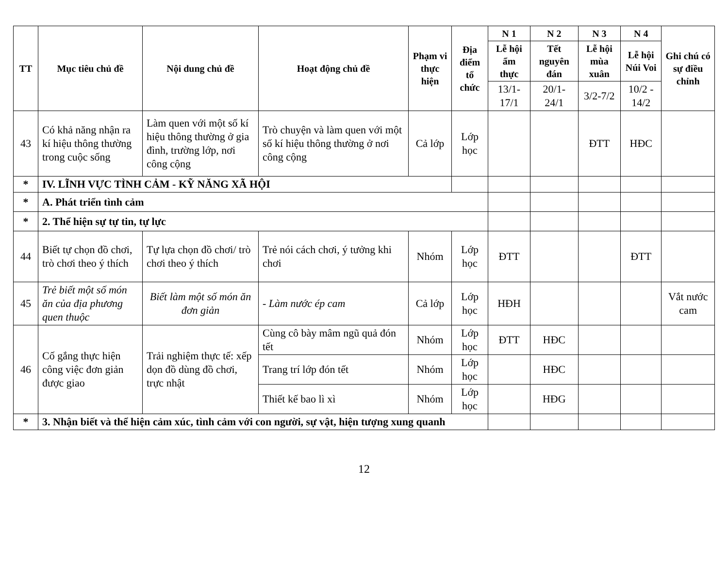| TT | Mục tiêu chủ đề | Nội dung chủ đề | Hoạt động chủ đề | Phạm vi thực hiện | Địa điểm tổ chức | N 1 | N 2 | N 3 | N 4 | Ghi chú có sự điều chỉnh |
| --- | --- | --- | --- | --- | --- | --- | --- | --- | --- | --- |
| | | | | | | Lễ hội ẩm thực | Tết nguyên đán | Lễ hội mùa xuân | Lễ hội Núi Voi | |
| | | | | | | 13/1-17/1 | 20/1-24/1 | 3/2-7/2 | 10/2 - 14/2 | |
| 43 | Có khả năng nhận ra kí hiệu thông thường trong cuộc sống | Làm quen với một số kí hiệu thông thường ở gia đình, trường lớp, nơi công cộng | Trò chuyện và làm quen với một số kí hiệu thông thường ở nơi công cộng | Cả lớp | Lớp học | | | ĐTT | HĐC | |
| * | IV. LĨNH VỰC TÌNH CẢM - KỸ NĂNG XÃ HỘI | | | | | | | | | |
| * | A. Phát triển tình cảm | | | | | | | | | |
| * | 2. Thể hiện sự tự tin, tự lực | | | | | | | | | |
| 44 | Biết tự chọn đồ chơi, trò chơi theo ý thích | Tự lựa chọn đồ chơi/ trò chơi theo ý thích | Trẻ nói cách chơi, ý tưởng khi chơi | Nhóm | Lớp học | ĐTT | | | ĐTT | |
| 45 | Trẻ biết một số món ăn của địa phương quen thuộc | Biết làm một số món ăn đơn giản | - Làm nước ép cam | Cả lớp | Lớp học | HĐH | | | | Vắt nước cam |
| 46 | Cố gắng thực hiện công việc đơn giản được giao | Trải nghiệm thực tế: xếp dọn đồ dùng đồ chơi, trực nhật | Cùng cô bày mâm ngũ quả đón tết | Nhóm | Lớp học | ĐTT | HĐC | | | |
| | | | Trang trí lớp đón tết | Nhóm | Lớp học | | HĐC | | | |
| | | | Thiết kế bao lì xì | Nhóm | Lớp học | | HĐG | | | |
| * | 3. Nhận biết và thể hiện cảm xúc, tình cảm với con người, sự vật, hiện tượng xung quanh | | | | | | | | | |
12